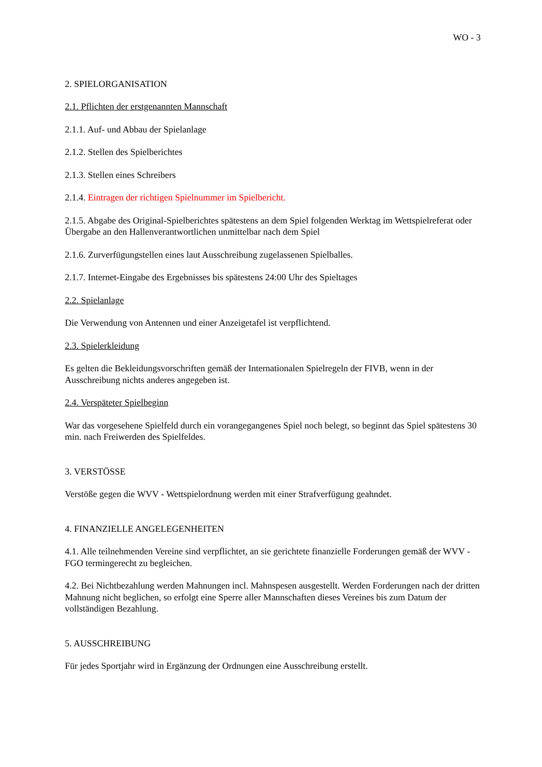WO - 3
2. SPIELORGANISATION
2.1. Pflichten der erstgenannten Mannschaft
2.1.1. Auf- und Abbau der Spielanlage
2.1.2. Stellen des Spielberichtes
2.1.3. Stellen eines Schreibers
2.1.4. Eintragen der richtigen Spielnummer im Spielbericht.
2.1.5. Abgabe des Original-Spielberichtes spätestens an dem Spiel folgenden Werktag im Wettspielreferat oder Übergabe an den Hallenverantwortlichen unmittelbar nach dem Spiel
2.1.6. Zurverfügungstellen eines laut Ausschreibung zugelassenen Spielballes.
2.1.7. Internet-Eingabe des Ergebnisses bis spätestens 24:00 Uhr des Spieltages
2.2. Spielanlage
Die Verwendung von Antennen und einer Anzeigetafel ist verpflichtend.
2.3. Spielerkleidung
Es gelten die Bekleidungsvorschriften gemäß der Internationalen Spielregeln der FIVB, wenn in der Ausschreibung nichts anderes angegeben ist.
2.4. Verspäteter Spielbeginn
War das vorgesehene Spielfeld durch ein vorangegangenes Spiel noch belegt, so beginnt das Spiel spätestens 30 min. nach Freiwerden des Spielfeldes.
3. VERSTÖSSE
Verstöße gegen die WVV - Wettspielordnung werden mit einer Strafverfügung geahndet.
4. FINANZIELLE ANGELEGENHEITEN
4.1. Alle teilnehmenden Vereine sind verpflichtet, an sie gerichtete finanzielle Forderungen gemäß der WVV - FGO termingerecht zu begleichen.
4.2. Bei Nichtbezahlung werden Mahnungen incl. Mahnspesen ausgestellt. Werden Forderungen nach der dritten Mahnung nicht beglichen, so erfolgt eine Sperre aller Mannschaften dieses Vereines bis zum Datum der vollständigen Bezahlung.
5. AUSSCHREIBUNG
Für jedes Sportjahr wird in Ergänzung der Ordnungen eine Ausschreibung erstellt.